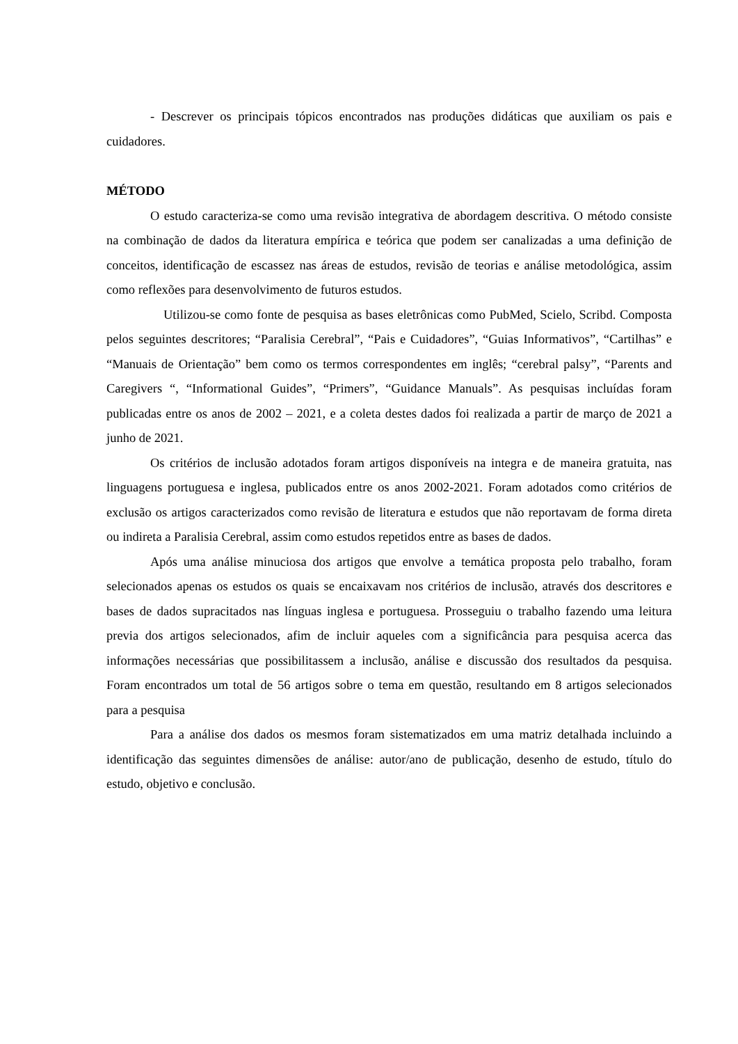- Descrever os principais tópicos encontrados nas produções didáticas que auxiliam os pais e cuidadores.
MÉTODO
O estudo caracteriza-se como uma revisão integrativa de abordagem descritiva. O método consiste na combinação de dados da literatura empírica e teórica que podem ser canalizadas a uma definição de conceitos, identificação de escassez nas áreas de estudos, revisão de teorias e análise metodológica, assim como reflexões para desenvolvimento de futuros estudos.
Utilizou-se como fonte de pesquisa as bases eletrônicas como PubMed, Scielo, Scribd. Composta pelos seguintes descritores; “Paralisia Cerebral”, “Pais e Cuidadores”, “Guias Informativos”, “Cartilhas” e “Manuais de Orientação” bem como os termos correspondentes em inglês; “cerebral palsy”, “Parents and Caregivers “, “Informational Guides”, “Primers”, “Guidance Manuals”. As pesquisas incluídas foram publicadas entre os anos de 2002 – 2021, e a coleta destes dados foi realizada a partir de março de 2021 a junho de 2021.
Os critérios de inclusão adotados foram artigos disponíveis na integra e de maneira gratuita, nas linguagens portuguesa e inglesa, publicados entre os anos 2002-2021. Foram adotados como critérios de exclusão os artigos caracterizados como revisão de literatura e estudos que não reportavam de forma direta ou indireta a Paralisia Cerebral, assim como estudos repetidos entre as bases de dados.
Após uma análise minuciosa dos artigos que envolve a temática proposta pelo trabalho, foram selecionados apenas os estudos os quais se encaixavam nos critérios de inclusão, através dos descritores e bases de dados supracitados nas línguas inglesa e portuguesa. Prosseguiu o trabalho fazendo uma leitura previa dos artigos selecionados, afim de incluir aqueles com a significância para pesquisa acerca das informações necessárias que possibilitassem a inclusão, análise e discussão dos resultados da pesquisa. Foram encontrados um total de 56 artigos sobre o tema em questão, resultando em 8 artigos selecionados para a pesquisa
Para a análise dos dados os mesmos foram sistematizados em uma matriz detalhada incluindo a identificação das seguintes dimensões de análise: autor/ano de publicação, desenho de estudo, título do estudo, objetivo e conclusão.